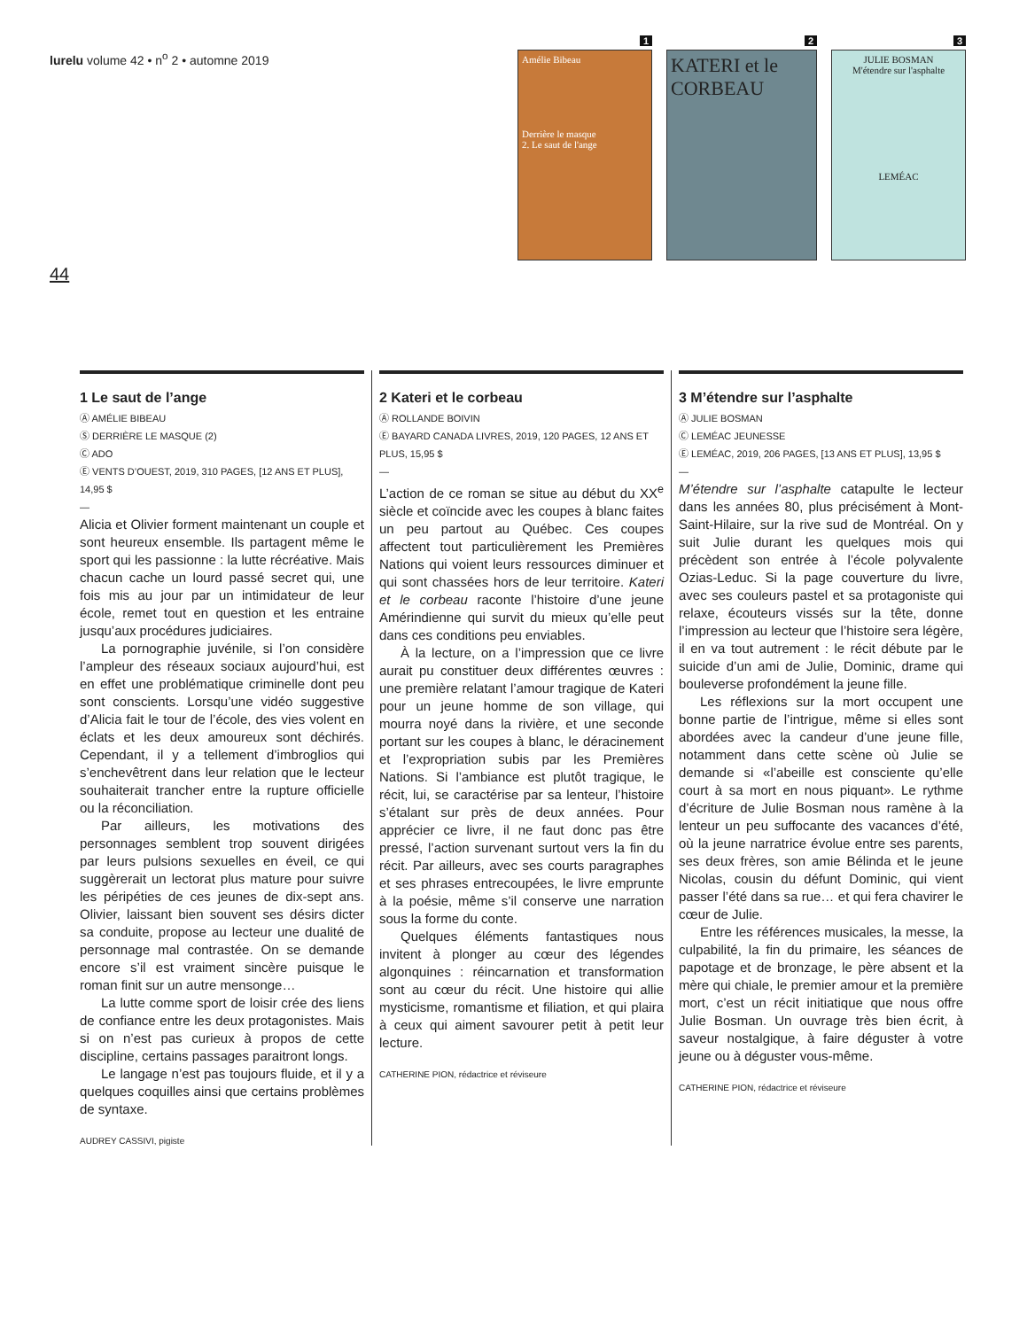lurelu volume 42 • n<sup>o</sup> 2 • automne 2019
1
Amélie Bibeau
Derrière le masque
2. Le saut de l'ange
2
KATERI et le CORBEAU
3
JULIE BOSMAN
M'étendre sur l'asphalte
LEMÉAC
44
1 Le saut de l’ange
Ⓐ AMÉLIE BIBEAU
Ⓢ DERRIÈRE LE MASQUE (2)
Ⓒ ADO
Ⓔ VENTS D’OUEST, 2019, 310 PAGES, [12 ANS ET PLUS], 14,95 $
—
Alicia et Olivier forment maintenant un couple et sont heureux ensemble. Ils partagent même le sport qui les passionne : la lutte récréative. Mais chacun cache un lourd passé secret qui, une fois mis au jour par un intimidateur de leur école, remet tout en question et les entraine jusqu’aux procédures judiciaires.
La pornographie juvénile, si l’on considère l’ampleur des réseaux sociaux aujourd’hui, est en effet une problématique criminelle dont peu sont conscients. Lorsqu’une vidéo suggestive d’Alicia fait le tour de l’école, des vies volent en éclats et les deux amoureux sont déchirés. Cependant, il y a tellement d’imbroglios qui s’enchevêtrent dans leur relation que le lecteur souhaiterait trancher entre la rupture officielle ou la réconciliation.
Par ailleurs, les motivations des personnages semblent trop souvent dirigées par leurs pulsions sexuelles en éveil, ce qui suggèrerait un lectorat plus mature pour suivre les péripéties de ces jeunes de dix-sept ans. Olivier, laissant bien souvent ses désirs dicter sa conduite, propose au lecteur une dualité de personnage mal contrastée. On se demande encore s’il est vraiment sincère puisque le roman finit sur un autre mensonge…
La lutte comme sport de loisir crée des liens de confiance entre les deux protagonistes. Mais si on n’est pas curieux à propos de cette discipline, certains passages paraitront longs.
Le langage n’est pas toujours fluide, et il y a quelques coquilles ainsi que certains problèmes de syntaxe.
AUDREY CASSIVI, pigiste
2 Kateri et le corbeau
Ⓐ ROLLANDE BOIVIN
Ⓔ BAYARD CANADA LIVRES, 2019, 120 PAGES, 12 ANS ET PLUS, 15,95 $
—
L’action de ce roman se situe au début du XX<sup>e</sup> siècle et coïncide avec les coupes à blanc faites un peu partout au Québec. Ces coupes affectent tout particulièrement les Premières Nations qui voient leurs ressources diminuer et qui sont chassées hors de leur territoire. Kateri et le corbeau raconte l’histoire d’une jeune Amérindienne qui survit du mieux qu’elle peut dans ces conditions peu enviables.
À la lecture, on a l’impression que ce livre aurait pu constituer deux différentes œuvres : une première relatant l’amour tragique de Kateri pour un jeune homme de son village, qui mourra noyé dans la rivière, et une seconde portant sur les coupes à blanc, le déracinement et l’expropriation subis par les Premières Nations. Si l’ambiance est plutôt tragique, le récit, lui, se caractérise par sa lenteur, l’histoire s’étalant sur près de deux années. Pour apprécier ce livre, il ne faut donc pas être pressé, l’action survenant surtout vers la fin du récit. Par ailleurs, avec ses courts paragraphes et ses phrases entrecoupées, le livre emprunte à la poésie, même s’il conserve une narration sous la forme du conte.
Quelques éléments fantastiques nous invitent à plonger au cœur des légendes algonquines : réincarnation et transformation sont au cœur du récit. Une histoire qui allie mysticisme, romantisme et filiation, et qui plaira à ceux qui aiment savourer petit à petit leur lecture.
CATHERINE PION, rédactrice et réviseure
3 M’étendre sur l’asphalte
Ⓐ JULIE BOSMAN
Ⓒ LEMÉAC JEUNESSE
Ⓔ LEMÉAC, 2019, 206 PAGES, [13 ANS ET PLUS], 13,95 $
—
M’étendre sur l’asphalte catapulte le lecteur dans les années 80, plus précisément à Mont-Saint-Hilaire, sur la rive sud de Montréal. On y suit Julie durant les quelques mois qui précèdent son entrée à l’école polyvalente Ozias-Leduc. Si la page couverture du livre, avec ses couleurs pastel et sa protagoniste qui relaxe, écouteurs vissés sur la tête, donne l’impression au lecteur que l’histoire sera légère, il en va tout autrement : le récit débute par le suicide d’un ami de Julie, Dominic, drame qui bouleverse profondément la jeune fille.
Les réflexions sur la mort occupent une bonne partie de l’intrigue, même si elles sont abordées avec la candeur d’une jeune fille, notamment dans cette scène où Julie se demande si «l’abeille est consciente qu’elle court à sa mort en nous piquant». Le rythme d’écriture de Julie Bosman nous ramène à la lenteur un peu suffocante des vacances d’été, où la jeune narratrice évolue entre ses parents, ses deux frères, son amie Bélinda et le jeune Nicolas, cousin du défunt Dominic, qui vient passer l’été dans sa rue… et qui fera chavirer le cœur de Julie.
Entre les références musicales, la messe, la culpabilité, la fin du primaire, les séances de papotage et de bronzage, le père absent et la mère qui chiale, le premier amour et la première mort, c’est un récit initiatique que nous offre Julie Bosman. Un ouvrage très bien écrit, à saveur nostalgique, à faire déguster à votre jeune ou à déguster vous-même.
CATHERINE PION, rédactrice et réviseure